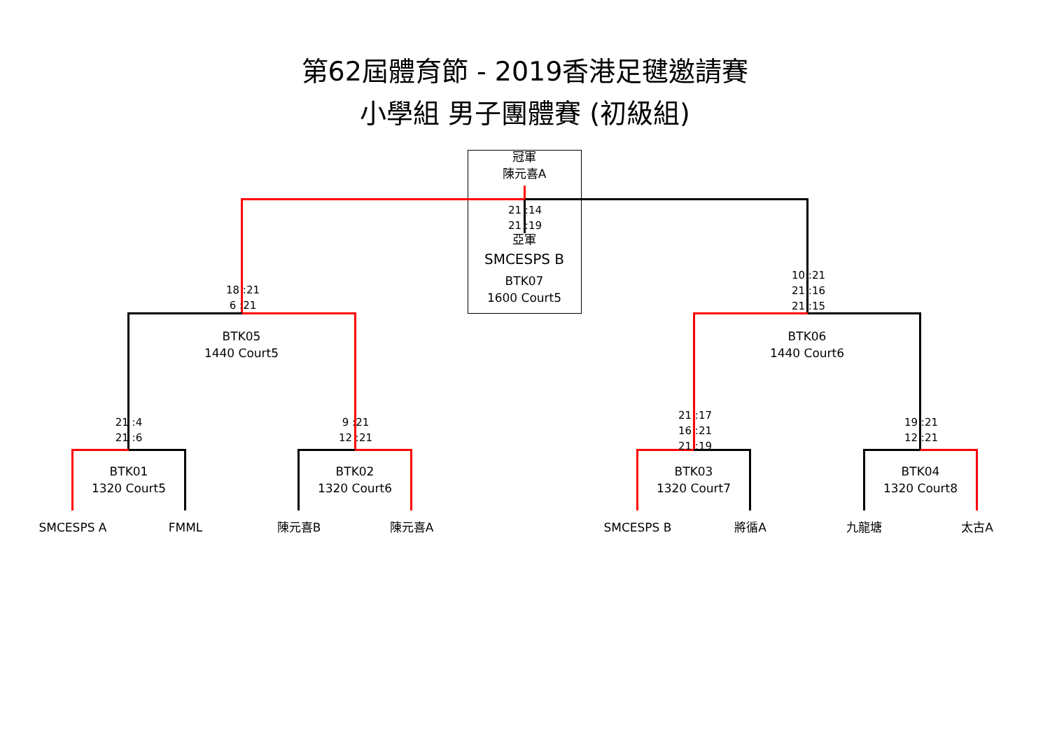第62屆體育節 - 2019香港足毽邀請賽
小學組 男子團體賽 (初級組)
冠軍
陳元喜A
21 :14
21 :19
亞軍
SMCESPS B
BTK07
1600 Court5
18 :21
6 :21
10 :21
21 :16
21 :15
BTK05
1440 Court5
BTK06
1440 Court6
21 :4
21 :6
9 :21
12 :21
21 :17
16 :21
21 :19
19 :21
12 :21
BTK01
1320 Court5
BTK02
1320 Court6
BTK03
1320 Court7
BTK04
1320 Court8
SMCESPS A FMML 陳元喜B 陳元喜A SMCESPS B 將循A 九龍塘 太古A